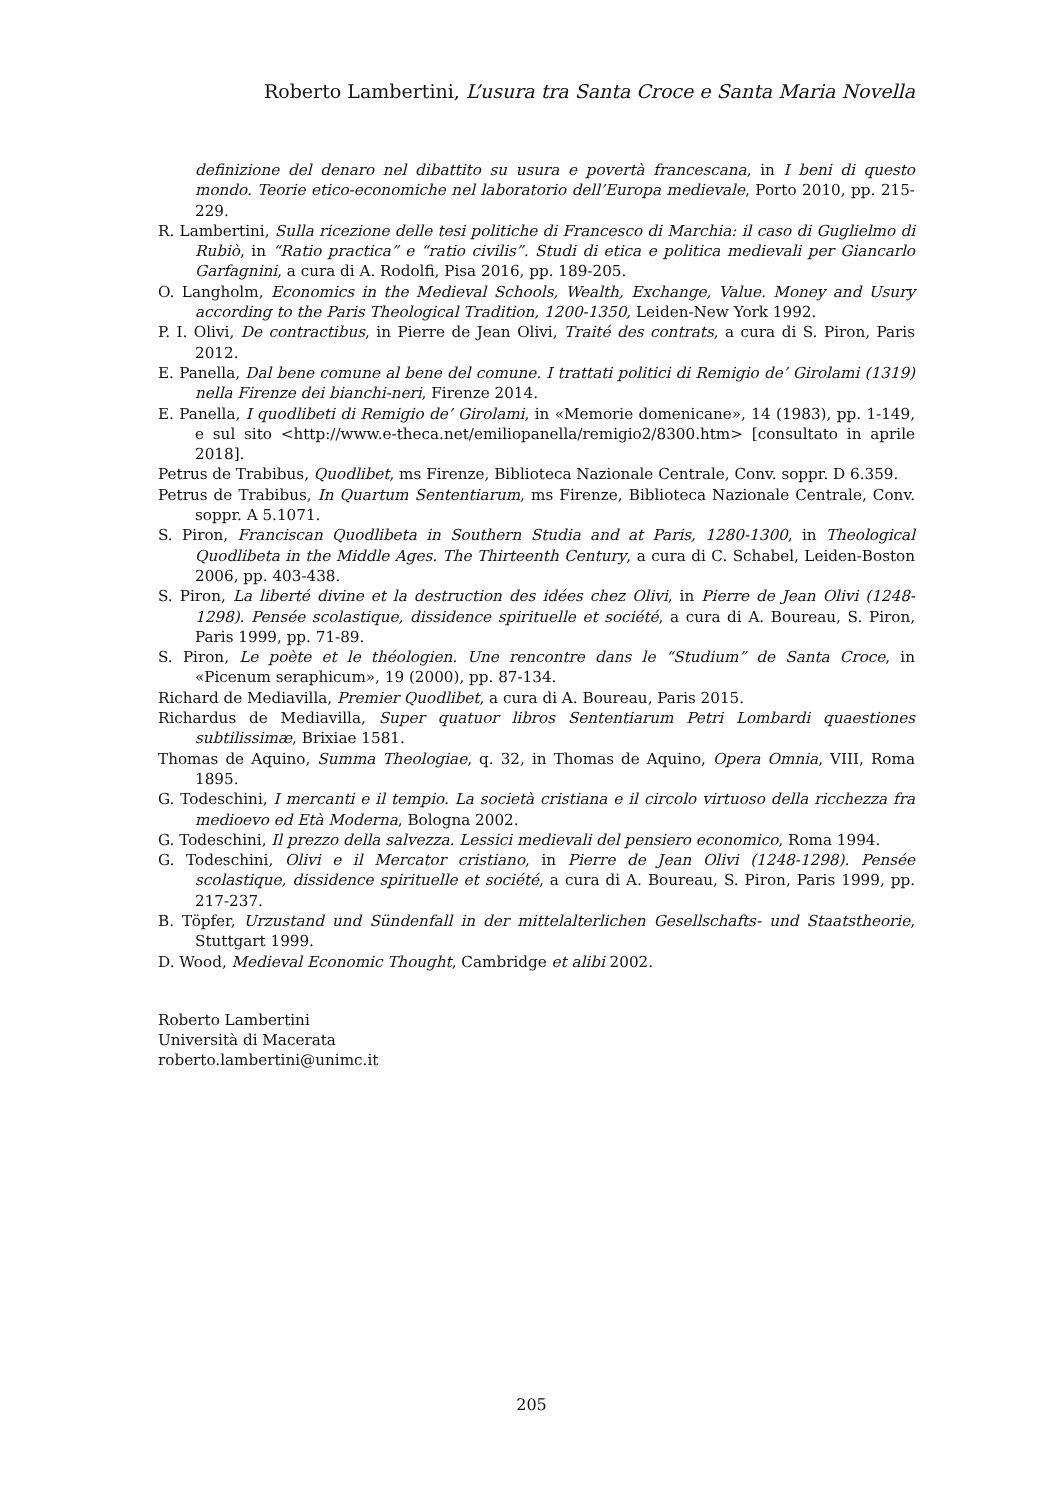Roberto Lambertini, L’usura tra Santa Croce e Santa Maria Novella
definizione del denaro nel dibattito su usura e povertà francescana, in I beni di questo mondo. Teorie etico-economiche nel laboratorio dell’Europa medievale, Porto 2010, pp. 215-229.
R. Lambertini, Sulla ricezione delle tesi politiche di Francesco di Marchia: il caso di Guglielmo di Rubiò, in “Ratio practica” e “ratio civilis”. Studi di etica e politica medievali per Giancarlo Garfagnini, a cura di A. Rodolfi, Pisa 2016, pp. 189-205.
O. Langholm, Economics in the Medieval Schools, Wealth, Exchange, Value. Money and Usury according to the Paris Theological Tradition, 1200-1350, Leiden-New York 1992.
P. I. Olivi, De contractibus, in Pierre de Jean Olivi, Traité des contrats, a cura di S. Piron, Paris 2012.
E. Panella, Dal bene comune al bene del comune. I trattati politici di Remigio de’ Girolami (1319) nella Firenze dei bianchi-neri, Firenze 2014.
E. Panella, I quodlibeti di Remigio de’ Girolami, in «Memorie domenicane», 14 (1983), pp. 1-149, e sul sito <http://www.e-theca.net/emiliopanella/remigio2/8300.htm> [consultato in aprile 2018].
Petrus de Trabibus, Quodlibet, ms Firenze, Biblioteca Nazionale Centrale, Conv. soppr. D 6.359.
Petrus de Trabibus, In Quartum Sententiarum, ms Firenze, Biblioteca Nazionale Centrale, Conv. soppr. A 5.1071.
S. Piron, Franciscan Quodlibeta in Southern Studia and at Paris, 1280-1300, in Theological Quodlibeta in the Middle Ages. The Thirteenth Century, a cura di C. Schabel, Leiden-Boston 2006, pp. 403-438.
S. Piron, La liberté divine et la destruction des idées chez Olivi, in Pierre de Jean Olivi (1248-1298). Pensée scolastique, dissidence spirituelle et société, a cura di A. Boureau, S. Piron, Paris 1999, pp. 71-89.
S. Piron, Le poète et le théologien. Une rencontre dans le “Studium” de Santa Croce, in «Picenum seraphicum», 19 (2000), pp. 87-134.
Richard de Mediavilla, Premier Quodlibet, a cura di A. Boureau, Paris 2015.
Richardus de Mediavilla, Super quatuor libros Sententiarum Petri Lombardi quaestiones subtilissimæ, Brixiae 1581.
Thomas de Aquino, Summa Theologiae, q. 32, in Thomas de Aquino, Opera Omnia, VIII, Roma 1895.
G. Todeschini, I mercanti e il tempio. La società cristiana e il circolo virtuoso della ricchezza fra medioevo ed Età Moderna, Bologna 2002.
G. Todeschini, Il prezzo della salvezza. Lessici medievali del pensiero economico, Roma 1994.
G. Todeschini, Olivi e il Mercator cristiano, in Pierre de Jean Olivi (1248-1298). Pensée scolastique, dissidence spirituelle et société, a cura di A. Boureau, S. Piron, Paris 1999, pp. 217-237.
B. Töpfer, Urzustand und Sündenfall in der mittelalterlichen Gesellschafts- und Staatstheorie, Stuttgart 1999.
D. Wood, Medieval Economic Thought, Cambridge et alibi 2002.
Roberto Lambertini
Università di Macerata
roberto.lambertini@unimc.it
205